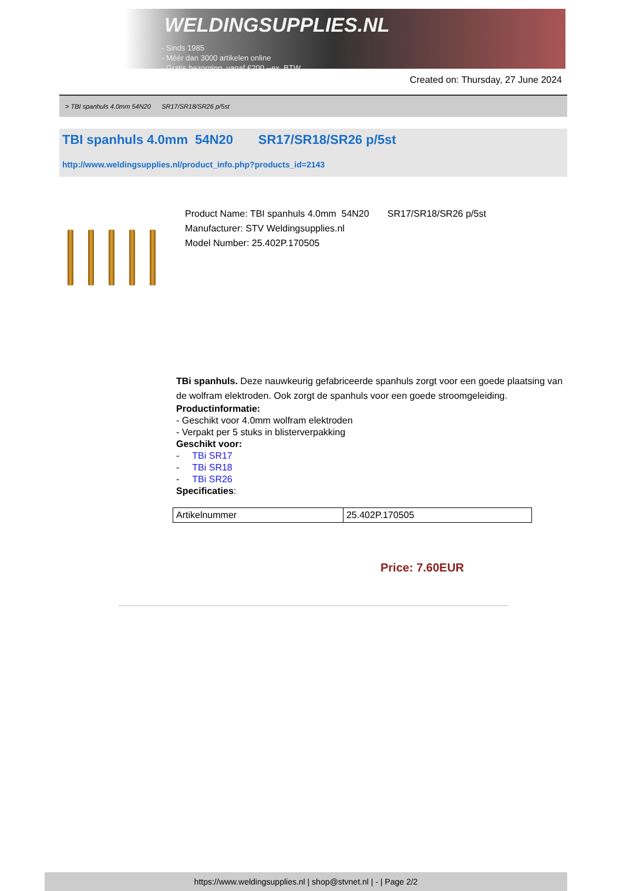WELDINGSUPPLIES.NL
- Sinds 1985
- Méér dan 3000 artikelen online
- Gratis bezorging, vanaf €200,--ex. BTW
Created on: Thursday, 27 June 2024
> TBI spanhuls 4.0mm 54N20 SR17/SR18/SR26 p/5st
TBI spanhuls 4.0mm 54N20 SR17/SR18/SR26 p/5st
http://www.weldingsupplies.nl/product_info.php?products_id=2143
Product Name: TBI spanhuls 4.0mm 54N20 SR17/SR18/SR26 p/5st
Manufacturer: STV Weldingsupplies.nl
Model Number: 25.402P.170505
TBi spanhuls. Deze nauwkeurig gefabriceerde spanhuls zorgt voor een goede plaatsing van de wolfram elektroden. Ook zorgt de spanhuls voor een goede stroomgeleiding.
Productinformatie:
- Geschikt voor 4.0mm wolfram elektroden
- Verpakt per 5 stuks in blisterverpakking
Geschikt voor:
- TBi SR17
- TBi SR18
- TBi SR26
Specificaties:
| Artikelnummer | 25.402P.170505 |
Price: 7.60EUR
https://www.weldingsupplies.nl | shop@stvnet.nl | - | Page 2/2